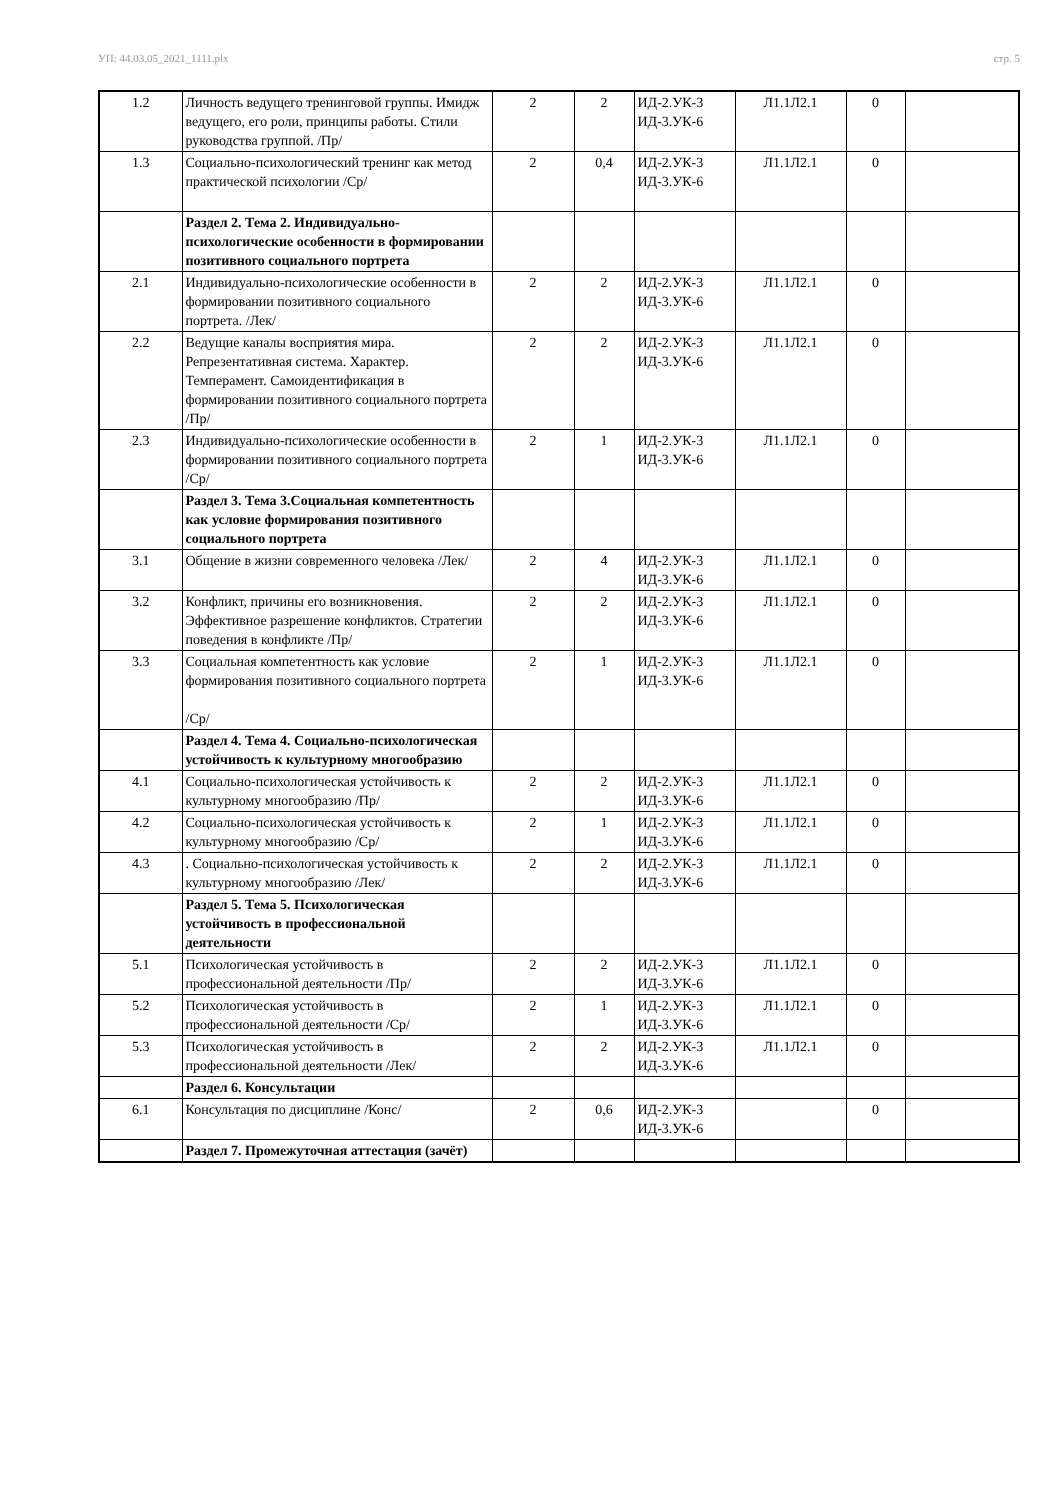УП: 44.03.05_2021_1111.plx стр. 5
| 1.2 | Личность ведущего тренинговой группы. Имидж ведущего, его роли, принципы работы. Стили руководства группой. /Пр/ | 2 | 2 | ИД-2.УК-3 ИД-3.УК-6 | Л1.1Л2.1 | 0 | |
| 1.3 | Социально-психологический тренинг как метод практической психологии /Ср/ | 2 | 0,4 | ИД-2.УК-3 ИД-3.УК-6 | Л1.1Л2.1 | 0 | |
| | Раздел 2. Тема 2. Индивидуально-психологические особенности в формировании позитивного социального портрета | | | | | | |
| 2.1 | Индивидуально-психологические особенности в формировании позитивного социального портрета. /Лек/ | 2 | 2 | ИД-2.УК-3 ИД-3.УК-6 | Л1.1Л2.1 | 0 | |
| 2.2 | Ведущие каналы восприятия мира. Репрезентативная система. Характер. Темперамент. Самоидентификация в формировании позитивного социального портрета /Пр/ | 2 | 2 | ИД-2.УК-3 ИД-3.УК-6 | Л1.1Л2.1 | 0 | |
| 2.3 | Индивидуально-психологические особенности в формировании позитивного социального портрета /Ср/ | 2 | 1 | ИД-2.УК-3 ИД-3.УК-6 | Л1.1Л2.1 | 0 | |
| | Раздел 3. Тема 3.Социальная компетентность как условие формирования позитивного социального портрета | | | | | | |
| 3.1 | Общение в жизни современного человека /Лек/ | 2 | 4 | ИД-2.УК-3 ИД-3.УК-6 | Л1.1Л2.1 | 0 | |
| 3.2 | Конфликт, причины его возникновения. Эффективное разрешение конфликтов. Стратегии поведения в конфликте /Пр/ | 2 | 2 | ИД-2.УК-3 ИД-3.УК-6 | Л1.1Л2.1 | 0 | |
| 3.3 | Социальная компетентность как условие формирования позитивного социального портрета /Ср/ | 2 | 1 | ИД-2.УК-3 ИД-3.УК-6 | Л1.1Л2.1 | 0 | |
| | Раздел 4. Тема 4. Социально-психологическая устойчивость к культурному многообразию | | | | | | |
| 4.1 | Социально-психологическая устойчивость к культурному многообразию /Пр/ | 2 | 2 | ИД-2.УК-3 ИД-3.УК-6 | Л1.1Л2.1 | 0 | |
| 4.2 | Социально-психологическая устойчивость к культурному многообразию /Ср/ | 2 | 1 | ИД-2.УК-3 ИД-3.УК-6 | Л1.1Л2.1 | 0 | |
| 4.3 | . Социально-психологическая устойчивость к культурному многообразию /Лек/ | 2 | 2 | ИД-2.УК-3 ИД-3.УК-6 | Л1.1Л2.1 | 0 | |
| | Раздел 5. Тема 5. Психологическая устойчивость в профессиональной деятельности | | | | | | |
| 5.1 | Психологическая устойчивость в профессиональной деятельности /Пр/ | 2 | 2 | ИД-2.УК-3 ИД-3.УК-6 | Л1.1Л2.1 | 0 | |
| 5.2 | Психологическая устойчивость в профессиональной деятельности /Ср/ | 2 | 1 | ИД-2.УК-3 ИД-3.УК-6 | Л1.1Л2.1 | 0 | |
| 5.3 | Психологическая устойчивость в профессиональной деятельности /Лек/ | 2 | 2 | ИД-2.УК-3 ИД-3.УК-6 | Л1.1Л2.1 | 0 | |
| | Раздел 6. Консультации | | | | | | |
| 6.1 | Консультация по дисциплине /Конс/ | 2 | 0,6 | ИД-2.УК-3 ИД-3.УК-6 | | 0 | |
| | Раздел 7. Промежуточная аттестация (зачёт) | | | | | | |